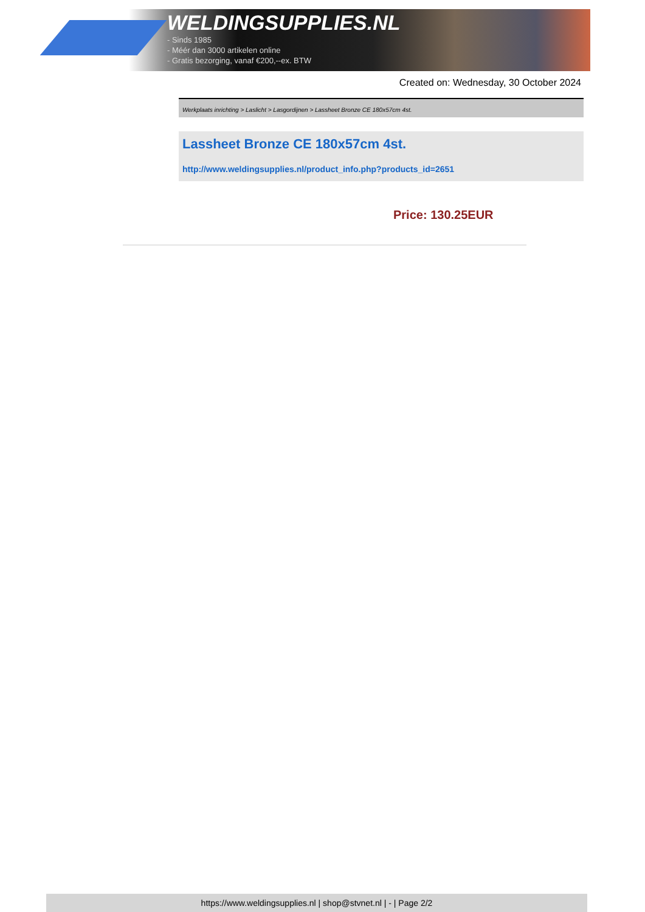WELDINGSUPPLIES.NL
- Sinds 1985
- Méér dan 3000 artikelen online
- Gratis bezorging, vanaf €200,--ex. BTW
Created on: Wednesday, 30 October 2024
Werkplaats inrichting > Laslicht > Lasgordijnen > Lassheet Bronze CE 180x57cm 4st.
Lassheet Bronze CE 180x57cm 4st.
http://www.weldingsupplies.nl/product_info.php?products_id=2651
Price: 130.25EUR
https://www.weldingsupplies.nl | shop@stvnet.nl | - | Page 2/2